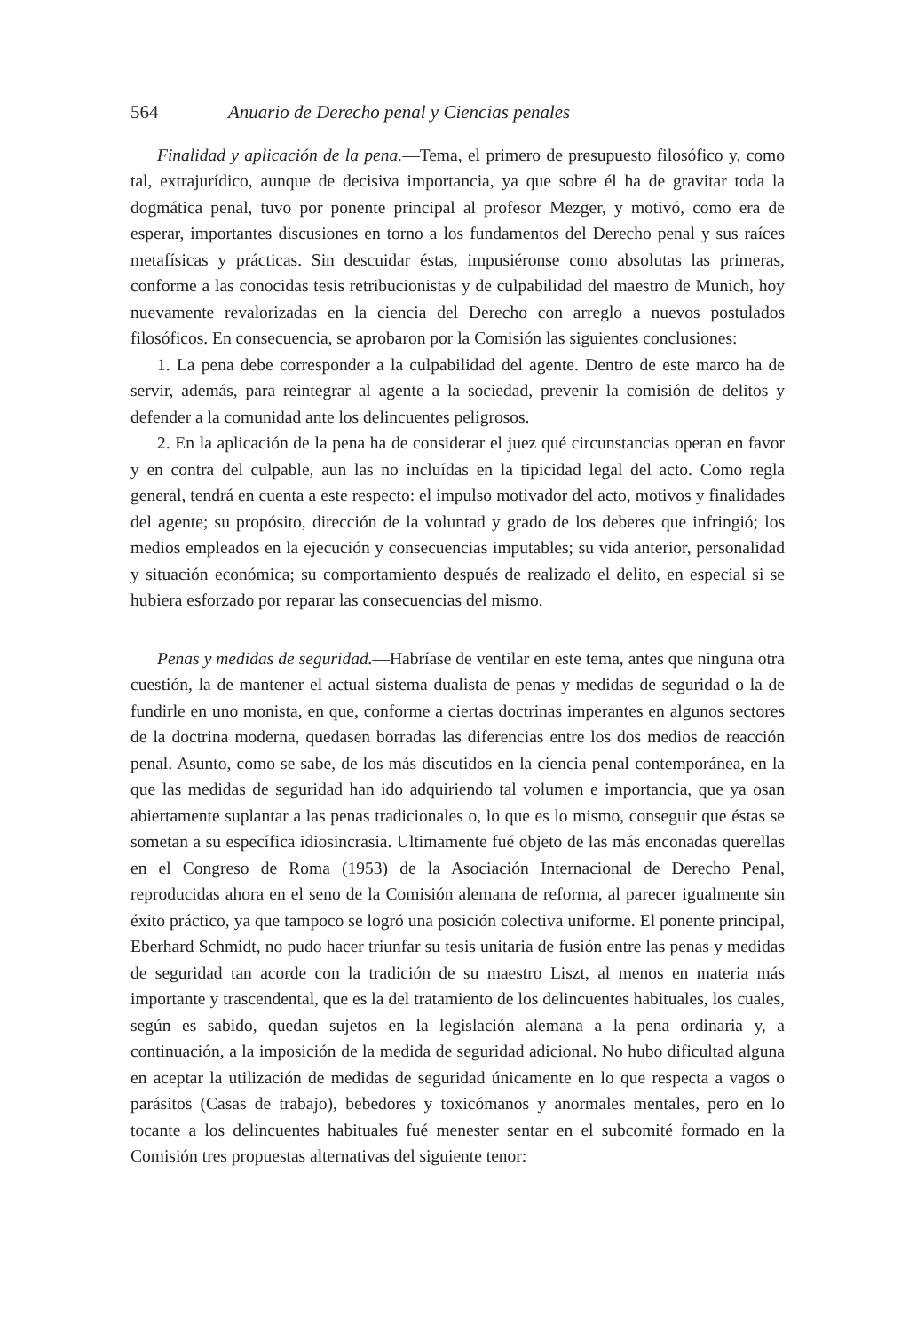564 Anuario de Derecho penal y Ciencias penales
Finalidad y aplicación de la pena.—Tema, el primero de presupuesto filosófico y, como tal, extrajurídico, aunque de decisiva importancia, ya que sobre él ha de gravitar toda la dogmática penal, tuvo por ponente principal al profesor Mezger, y motivó, como era de esperar, importantes discusiones en torno a los fundamentos del Derecho penal y sus raíces metafísicas y prácticas. Sin descuidar éstas, impusiéronse como absolutas las primeras, conforme a las conocidas tesis retribucionistas y de culpabilidad del maestro de Munich, hoy nuevamente revalorizadas en la ciencia del Derecho con arreglo a nuevos postulados filosóficos. En consecuencia, se aprobaron por la Comisión las siguientes conclusiones:
1. La pena debe corresponder a la culpabilidad del agente. Dentro de este marco ha de servir, además, para reintegrar al agente a la sociedad, prevenir la comisión de delitos y defender a la comunidad ante los delincuentes peligrosos.
2. En la aplicación de la pena ha de considerar el juez qué circunstancias operan en favor y en contra del culpable, aun las no incluídas en la tipicidad legal del acto. Como regla general, tendrá en cuenta a este respecto: el impulso motivador del acto, motivos y finalidades del agente; su propósito, dirección de la voluntad y grado de los deberes que infringió; los medios empleados en la ejecución y consecuencias imputables; su vida anterior, personalidad y situación económica; su comportamiento después de realizado el delito, en especial si se hubiera esforzado por reparar las consecuencias del mismo.
Penas y medidas de seguridad.—Habríase de ventilar en este tema, antes que ninguna otra cuestión, la de mantener el actual sistema dualista de penas y medidas de seguridad o la de fundirle en uno monista, en que, conforme a ciertas doctrinas imperantes en algunos sectores de la doctrina moderna, quedasen borradas las diferencias entre los dos medios de reacción penal. Asunto, como se sabe, de los más discutidos en la ciencia penal contemporánea, en la que las medidas de seguridad han ido adquiriendo tal volumen e importancia, que ya osan abiertamente suplantar a las penas tradicionales o, lo que es lo mismo, conseguir que éstas se sometan a su específica idiosincrasia. Ultimamente fué objeto de las más enconadas querellas en el Congreso de Roma (1953) de la Asociación Internacional de Derecho Penal, reproducidas ahora en el seno de la Comisión alemana de reforma, al parecer igualmente sin éxito práctico, ya que tampoco se logró una posición colectiva uniforme. El ponente principal, Eberhard Schmidt, no pudo hacer triunfar su tesis unitaria de fusión entre las penas y medidas de seguridad tan acorde con la tradición de su maestro Liszt, al menos en materia más importante y trascendental, que es la del tratamiento de los delincuentes habituales, los cuales, según es sabido, quedan sujetos en la legislación alemana a la pena ordinaria y, a continuación, a la imposición de la medida de seguridad adicional. No hubo dificultad alguna en aceptar la utilización de medidas de seguridad únicamente en lo que respecta a vagos o parásitos (Casas de trabajo), bebedores y toxicómanos y anormales mentales, pero en lo tocante a los delincuentes habituales fué menester sentar en el subcomité formado en la Comisión tres propuestas alternativas del siguiente tenor: